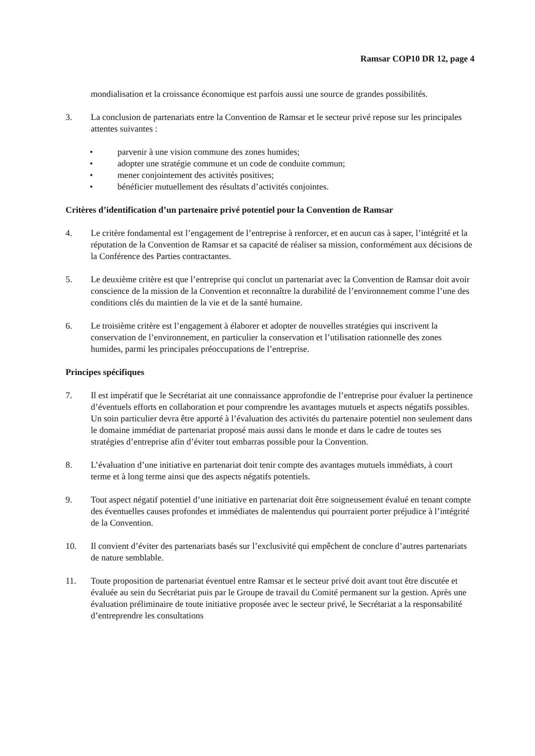Ramsar COP10 DR 12, page 4
mondialisation et la croissance économique est parfois aussi une source de grandes possibilités.
3. La conclusion de partenariats entre la Convention de Ramsar et le secteur privé repose sur les principales attentes suivantes :
• parvenir à une vision commune des zones humides;
• adopter une stratégie commune et un code de conduite commun;
• mener conjointement des activités positives;
• bénéficier mutuellement des résultats d’activités conjointes.
Critères d’identification d’un partenaire privé potentiel pour la Convention de Ramsar
4. Le critère fondamental est l’engagement de l’entreprise à renforcer, et en aucun cas à saper, l’intégrité et la réputation de la Convention de Ramsar et sa capacité de réaliser sa mission, conformément aux décisions de la Conférence des Parties contractantes.
5. Le deuxième critère est que l’entreprise qui conclut un partenariat avec la Convention de Ramsar doit avoir conscience de la mission de la Convention et reconnaître la durabilité de l’environnement comme l’une des conditions clés du maintien de la vie et de la santé humaine.
6. Le troisième critère est l’engagement à élaborer et adopter de nouvelles stratégies qui inscrivent la conservation de l’environnement, en particulier la conservation et l’utilisation rationnelle des zones humides, parmi les principales préoccupations de l’entreprise.
Principes spécifiques
7. Il est impératif que le Secrétariat ait une connaissance approfondie de l’entreprise pour évaluer la pertinence d’éventuels efforts en collaboration et pour comprendre les avantages mutuels et aspects négatifs possibles. Un soin particulier devra être apporté à l’évaluation des activités du partenaire potentiel non seulement dans le domaine immédiat de partenariat proposé mais aussi dans le monde et dans le cadre de toutes ses stratégies d’entreprise afin d’éviter tout embarras possible pour la Convention.
8. L’évaluation d’une initiative en partenariat doit tenir compte des avantages mutuels immédiats, à court terme et à long terme ainsi que des aspects négatifs potentiels.
9. Tout aspect négatif potentiel d’une initiative en partenariat doit être soigneusement évalué en tenant compte des éventuelles causes profondes et immédiates de malentendus qui pourraient porter préjudice à l’intégrité de la Convention.
10. Il convient d’éviter des partenariats basés sur l’exclusivité qui empêchent de conclure d’autres partenariats de nature semblable.
11. Toute proposition de partenariat éventuel entre Ramsar et le secteur privé doit avant tout être discutée et évaluée au sein du Secrétariat puis par le Groupe de travail du Comité permanent sur la gestion. Après une évaluation préliminaire de toute initiative proposée avec le secteur privé, le Secrétariat a la responsabilité d’entreprendre les consultations